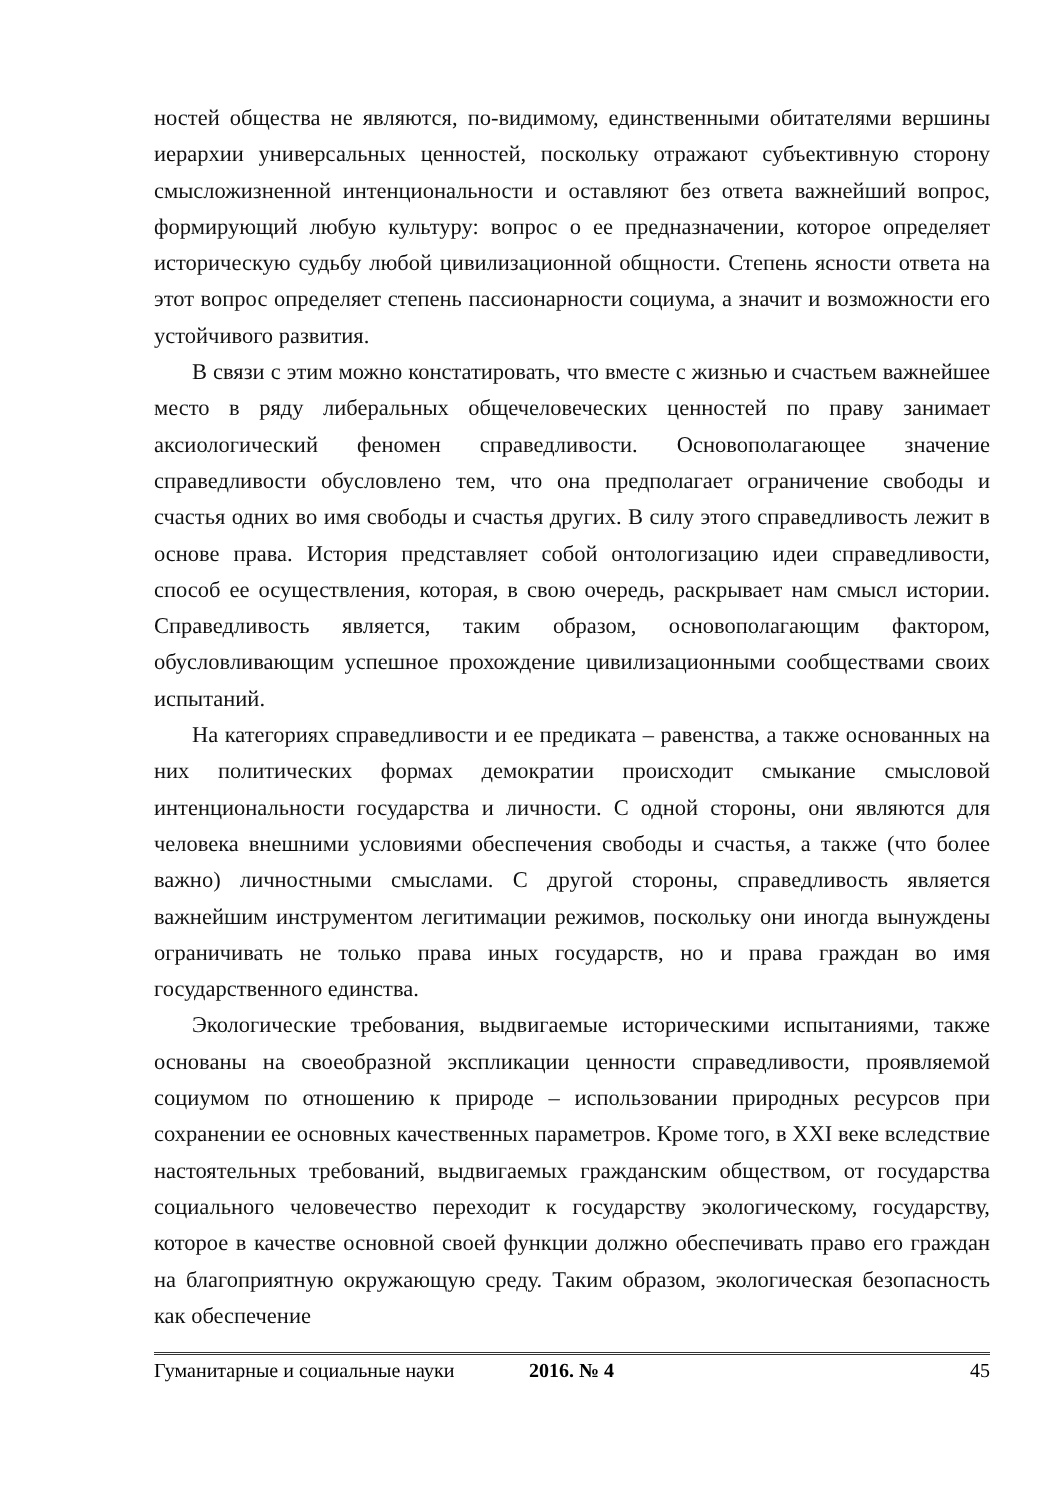ностей общества не являются, по-видимому, единственными обитателями вершины иерархии универсальных ценностей, поскольку отражают субъективную сторону смысложизненной интенциональности и оставляют без ответа важнейший вопрос, формирующий любую культуру: вопрос о ее предназначении, которое определяет историческую судьбу любой цивилизационной общности. Степень ясности ответа на этот вопрос определяет степень пассионарности социума, а значит и возможности его устойчивого развития.
В связи с этим можно констатировать, что вместе с жизнью и счастьем важнейшее место в ряду либеральных общечеловеческих ценностей по праву занимает аксиологический феномен справедливости. Основополагающее значение справедливости обусловлено тем, что она предполагает ограничение свободы и счастья одних во имя свободы и счастья других. В силу этого справедливость лежит в основе права. История представляет собой онтологизацию идеи справедливости, способ ее осуществления, которая, в свою очередь, раскрывает нам смысл истории. Справедливость является, таким образом, основополагающим фактором, обусловливающим успешное прохождение цивилизационными сообществами своих испытаний.
На категориях справедливости и ее предиката – равенства, а также основанных на них политических формах демократии происходит смыкание смысловой интенциональности государства и личности. С одной стороны, они являются для человека внешними условиями обеспечения свободы и счастья, а также (что более важно) личностными смыслами. С другой стороны, справедливость является важнейшим инструментом легитимации режимов, поскольку они иногда вынуждены ограничивать не только права иных государств, но и права граждан во имя государственного единства.
Экологические требования, выдвигаемые историческими испытаниями, также основаны на своеобразной экспликации ценности справедливости, проявляемой социумом по отношению к природе – использовании природных ресурсов при сохранении ее основных качественных параметров. Кроме того, в XXI веке вследствие настоятельных требований, выдвигаемых гражданским обществом, от государства социального человечество переходит к государству экологическому, государству, которое в качестве основной своей функции должно обеспечивать право его граждан на благоприятную окружающую среду. Таким образом, экологическая безопасность как обеспечение
Гуманитарные и социальные науки 2016. № 4 45